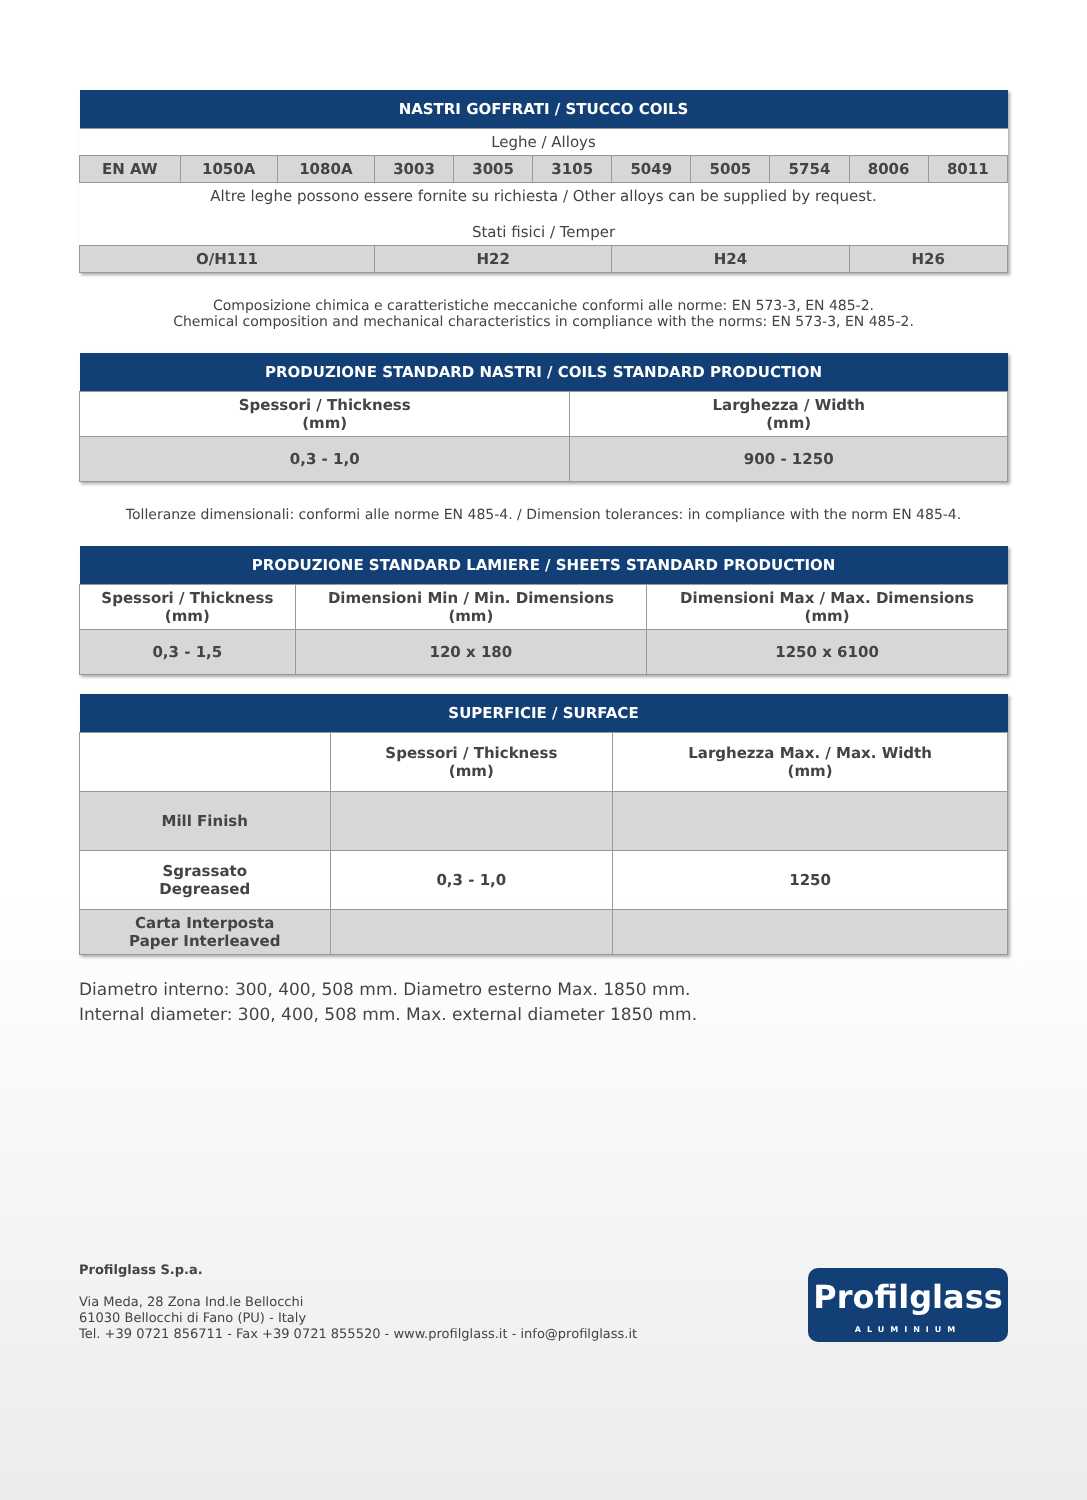| NASTRI GOFFRATI / STUCCO COILS | | | | | | | | | | |
| --- | --- | --- | --- | --- | --- | --- | --- | --- | --- | --- |
| Leghe / Alloys | | | | | | | | | | |
| EN AW | 1050A | 1080A | 3003 | 3005 | 3105 | 5049 | 5005 | 5754 | 8006 | 8011 |
| Altre leghe possono essere fornite su richiesta / Other alloys can be supplied by request. Stati fisici / Temper | | | | | | | | | | |
| O/H111 | | | H22 | | | H24 | | | H26 | |
Composizione chimica e caratteristiche meccaniche conformi alle norme: EN 573-3, EN 485-2.
Chemical composition and mechanical characteristics in compliance with the norms: EN 573-3, EN 485-2.
| PRODUZIONE STANDARD NASTRI / COILS STANDARD PRODUCTION | |
| --- | --- |
| Spessori / Thickness (mm) | Larghezza / Width (mm) |
| 0,3 - 1,0 | 900 - 1250 |
Tolleranze dimensionali: conformi alle norme EN 485-4. / Dimension tolerances: in compliance with the norm EN 485-4.
| PRODUZIONE STANDARD LAMIERE / SHEETS STANDARD PRODUCTION | | |
| --- | --- | --- |
| Spessori / Thickness (mm) | Dimensioni Min / Min. Dimensions (mm) | Dimensioni Max / Max. Dimensions (mm) |
| 0,3 - 1,5 | 120 x 180 | 1250 x 6100 |
| SUPERFICIE / SURFACE | | |
| --- | --- | --- |
| | Spessori / Thickness (mm) | Larghezza Max. / Max. Width (mm) |
| Mill Finish | | |
| Sgrassato Degreased | 0,3 - 1,0 | 1250 |
| Carta Interposta Paper Interleaved | | |
Diametro interno: 300, 400, 508 mm. Diametro esterno Max. 1850 mm.
Internal diameter: 300, 400, 508 mm. Max. external diameter 1850 mm.
Profilglass S.p.a.
Via Meda, 28 Zona Ind.le Bellocchi
61030 Bellocchi di Fano (PU) - Italy
Tel. +39 0721 856711 - Fax +39 0721 855520 - www.profilglass.it - info@profilglass.it
Profilglass
ALUMINIUM